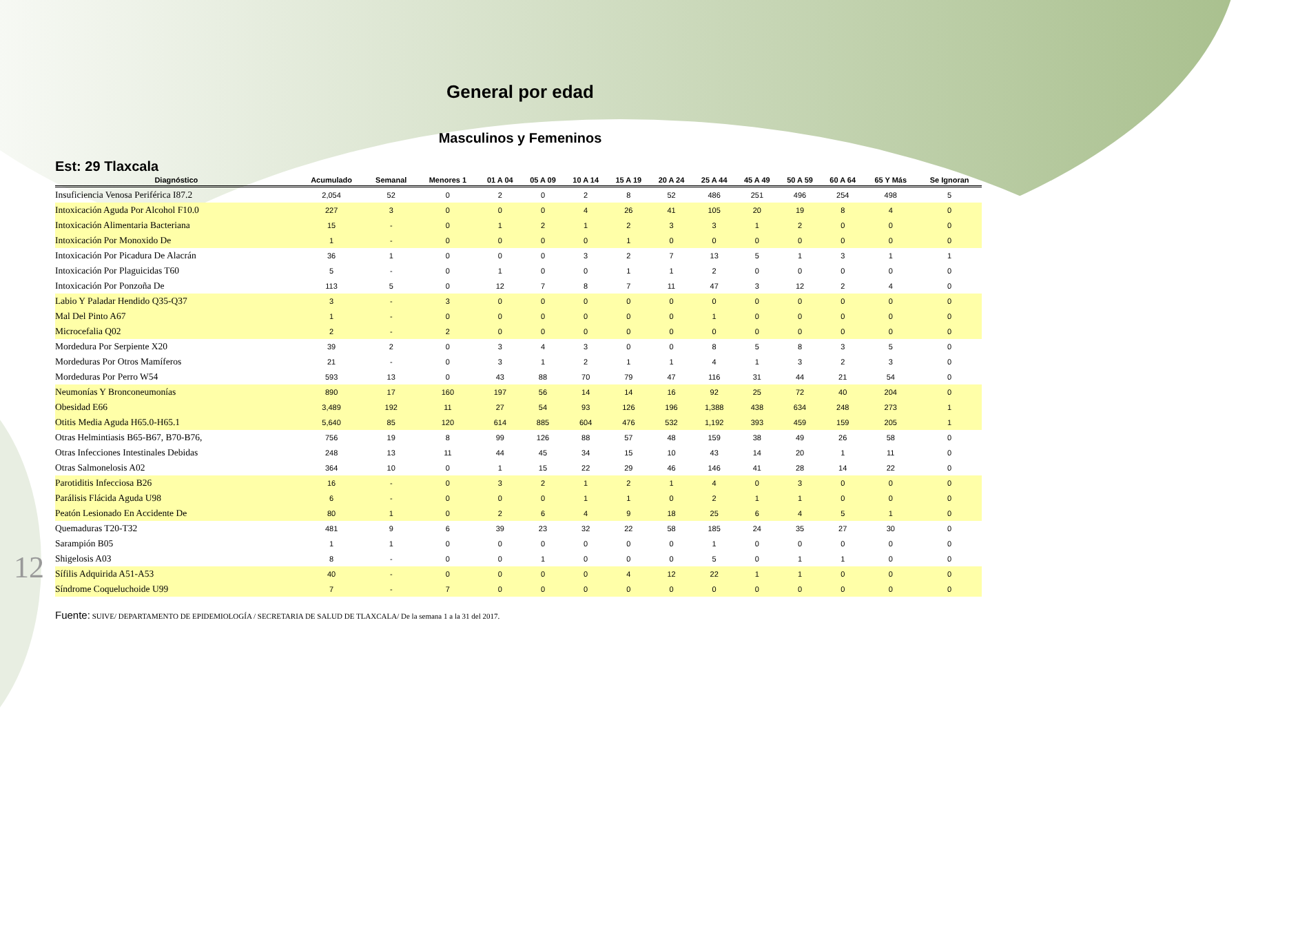12
General por edad
Masculinos y Femeninos
Est: 29 Tlaxcala
| Diagnóstico | Acumulado | Semanal | Menores 1 | 01 A 04 | 05 A 09 | 10 A 14 | 15 A 19 | 20 A 24 | 25 A 44 | 45 A 49 | 50 A 59 | 60 A 64 | 65 Y Más | Se Ignoran |
| --- | --- | --- | --- | --- | --- | --- | --- | --- | --- | --- | --- | --- | --- | --- |
| Insuficiencia Venosa Periférica I87.2 | 2,054 | 52 | 0 | 2 | 0 | 2 | 8 | 52 | 486 | 251 | 496 | 254 | 498 | 5 |
| Intoxicación Aguda Por Alcohol F10.0 | 227 | 3 | 0 | 0 | 0 | 4 | 26 | 41 | 105 | 20 | 19 | 8 | 4 | 0 |
| Intoxicación Alimentaria Bacteriana | 15 | - | 0 | 1 | 2 | 1 | 2 | 3 | 3 | 1 | 2 | 0 | 0 | 0 |
| Intoxicación Por Monoxido De | 1 | - | 0 | 0 | 0 | 0 | 1 | 0 | 0 | 0 | 0 | 0 | 0 | 0 |
| Intoxicación Por Picadura De Alacrán | 36 | 1 | 0 | 0 | 0 | 3 | 2 | 7 | 13 | 5 | 1 | 3 | 1 | 1 |
| Intoxicación Por Plaguicidas T60 | 5 | - | 0 | 1 | 0 | 0 | 1 | 1 | 2 | 0 | 0 | 0 | 0 | 0 |
| Intoxicación Por Ponzoña De | 113 | 5 | 0 | 12 | 7 | 8 | 7 | 11 | 47 | 3 | 12 | 2 | 4 | 0 |
| Labio Y Paladar Hendido Q35-Q37 | 3 | - | 3 | 0 | 0 | 0 | 0 | 0 | 0 | 0 | 0 | 0 | 0 | 0 |
| Mal Del Pinto A67 | 1 | - | 0 | 0 | 0 | 0 | 0 | 0 | 1 | 0 | 0 | 0 | 0 | 0 |
| Microcefalia Q02 | 2 | - | 2 | 0 | 0 | 0 | 0 | 0 | 0 | 0 | 0 | 0 | 0 | 0 |
| Mordedura Por Serpiente X20 | 39 | 2 | 0 | 3 | 4 | 3 | 0 | 0 | 8 | 5 | 8 | 3 | 5 | 0 |
| Mordeduras Por Otros Mamíferos | 21 | - | 0 | 3 | 1 | 2 | 1 | 1 | 4 | 1 | 3 | 2 | 3 | 0 |
| Mordeduras Por Perro W54 | 593 | 13 | 0 | 43 | 88 | 70 | 79 | 47 | 116 | 31 | 44 | 21 | 54 | 0 |
| Neumonías Y Bronconeumonías | 890 | 17 | 160 | 197 | 56 | 14 | 14 | 16 | 92 | 25 | 72 | 40 | 204 | 0 |
| Obesidad E66 | 3,489 | 192 | 11 | 27 | 54 | 93 | 126 | 196 | 1,388 | 438 | 634 | 248 | 273 | 1 |
| Otitis Media Aguda H65.0-H65.1 | 5,640 | 85 | 120 | 614 | 885 | 604 | 476 | 532 | 1,192 | 393 | 459 | 159 | 205 | 1 |
| Otras Helmintiasis B65-B67, B70-B76, | 756 | 19 | 8 | 99 | 126 | 88 | 57 | 48 | 159 | 38 | 49 | 26 | 58 | 0 |
| Otras Infecciones Intestinales Debidas | 248 | 13 | 11 | 44 | 45 | 34 | 15 | 10 | 43 | 14 | 20 | 1 | 11 | 0 |
| Otras Salmonelosis A02 | 364 | 10 | 0 | 1 | 15 | 22 | 29 | 46 | 146 | 41 | 28 | 14 | 22 | 0 |
| Parotiditis Infecciosa B26 | 16 | - | 0 | 3 | 2 | 1 | 2 | 1 | 4 | 0 | 3 | 0 | 0 | 0 |
| Parálisis Flácida Aguda U98 | 6 | - | 0 | 0 | 0 | 1 | 1 | 0 | 2 | 1 | 1 | 0 | 0 | 0 |
| Peatón Lesionado En Accidente De | 80 | 1 | 0 | 2 | 6 | 4 | 9 | 18 | 25 | 6 | 4 | 5 | 1 | 0 |
| Quemaduras T20-T32 | 481 | 9 | 6 | 39 | 23 | 32 | 22 | 58 | 185 | 24 | 35 | 27 | 30 | 0 |
| Sarampión B05 | 1 | 1 | 0 | 0 | 0 | 0 | 0 | 0 | 1 | 0 | 0 | 0 | 0 | 0 |
| Shigelosis A03 | 8 | - | 0 | 0 | 1 | 0 | 0 | 0 | 5 | 0 | 1 | 1 | 0 | 0 |
| Sífilis Adquirida A51-A53 | 40 | - | 0 | 0 | 0 | 0 | 4 | 12 | 22 | 1 | 1 | 0 | 0 | 0 |
| Síndrome Coqueluchoide U99 | 7 | - | 7 | 0 | 0 | 0 | 0 | 0 | 0 | 0 | 0 | 0 | 0 | 0 |
Fuente: SUIVE/ DEPARTAMENTO DE EPIDEMIOLOGÍA / SECRETARIA DE SALUD DE TLAXCALA/ De la semana 1 a la 31 del 2017.